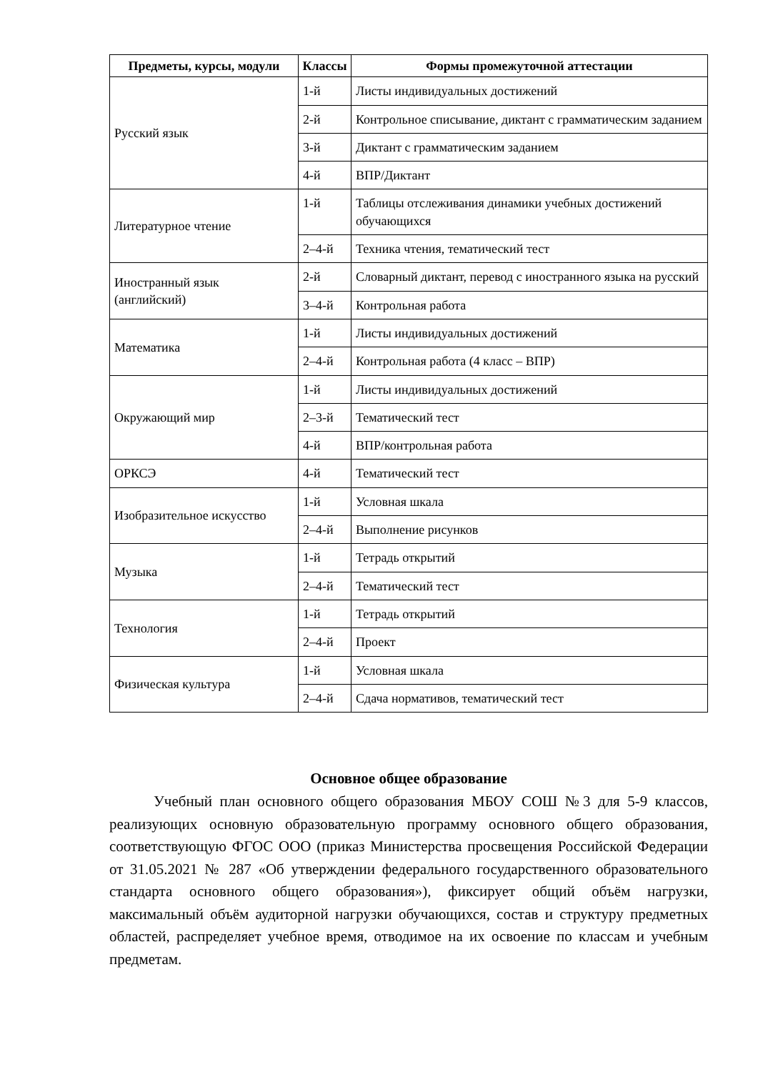| Предметы, курсы, модули | Классы | Формы промежуточной аттестации |
| --- | --- | --- |
| Русский язык | 1-й | Листы индивидуальных достижений |
| | 2-й | Контрольное списывание, диктант с грамматическим заданием |
| | 3-й | Диктант с грамматическим заданием |
| | 4-й | ВПР/Диктант |
| Литературное чтение | 1-й | Таблицы отслеживания динамики учебных достижений обучающихся |
| | 2–4-й | Техника чтения, тематический тест |
| Иностранный язык (английский) | 2-й | Словарный диктант, перевод с иностранного языка на русский |
| | 3–4-й | Контрольная работа |
| Математика | 1-й | Листы индивидуальных достижений |
| | 2–4-й | Контрольная работа (4 класс – ВПР) |
| Окружающий мир | 1-й | Листы индивидуальных достижений |
| | 2–3-й | Тематический тест |
| | 4-й | ВПР/контрольная работа |
| ОРКСЭ | 4-й | Тематический тест |
| Изобразительное искусство | 1-й | Условная шкала |
| | 2–4-й | Выполнение рисунков |
| Музыка | 1-й | Тетрадь открытий |
| | 2–4-й | Тематический тест |
| Технология | 1-й | Тетрадь открытий |
| | 2–4-й | Проект |
| Физическая культура | 1-й | Условная шкала |
| | 2–4-й | Сдача нормативов, тематический тест |
Основное общее образование
Учебный план основного общего образования МБОУ СОШ №3 для 5-9 классов, реализующих основную образовательную программу основного общего образования, соответствующую ФГОС ООО (приказ Министерства просвещения Российской Федерации от 31.05.2021 № 287 «Об утверждении федерального государственного образовательного стандарта основного общего образования»), фиксирует общий объём нагрузки, максимальный объём аудиторной нагрузки обучающихся, состав и структуру предметных областей, распределяет учебное время, отводимое на их освоение по классам и учебным предметам.